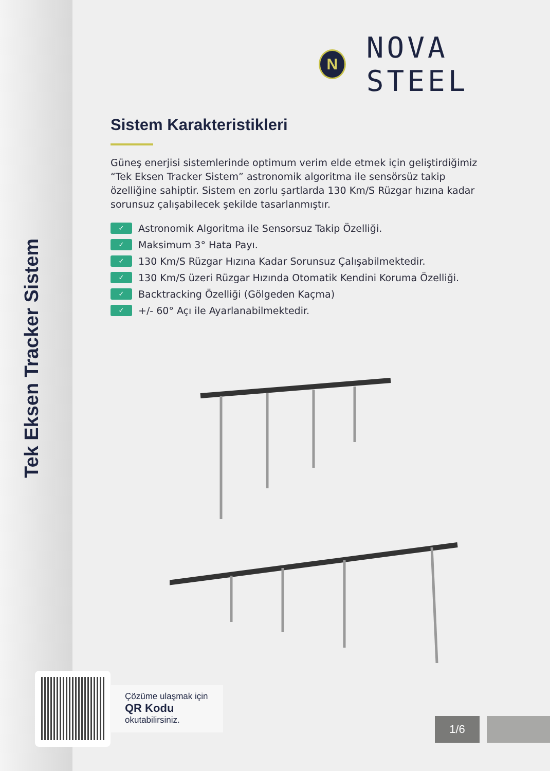Tek Eksen Tracker Sistem
N
NOVA STEEL
Sistem Karakteristikleri
Güneş enerjisi sistemlerinde optimum verim elde etmek için geliştirdiğimiz “Tek Eksen Tracker Sistem” astronomik algoritma ile sensörsüz takip özelliğine sahiptir. Sistem en zorlu şartlarda 130 Km/S Rüzgar hızına kadar sorunsuz çalışabilecek şekilde tasarlanmıştır.
✓ Astronomik Algoritma ile Sensorsuz Takip Özelliği.
✓ Maksimum 3° Hata Payı.
✓ 130 Km/S Rüzgar Hızına Kadar Sorunsuz Çalışabilmektedir.
✓ 130 Km/S üzeri Rüzgar Hızında Otomatik Kendini Koruma Özelliği.
✓ Backtracking Özelliği (Gölgeden Kaçma)
✓ +/- 60° Açı ile Ayarlanabilmektedir.
Çözüme ulaşmak için
QR Kodu
okutabilirsiniz.
1/6